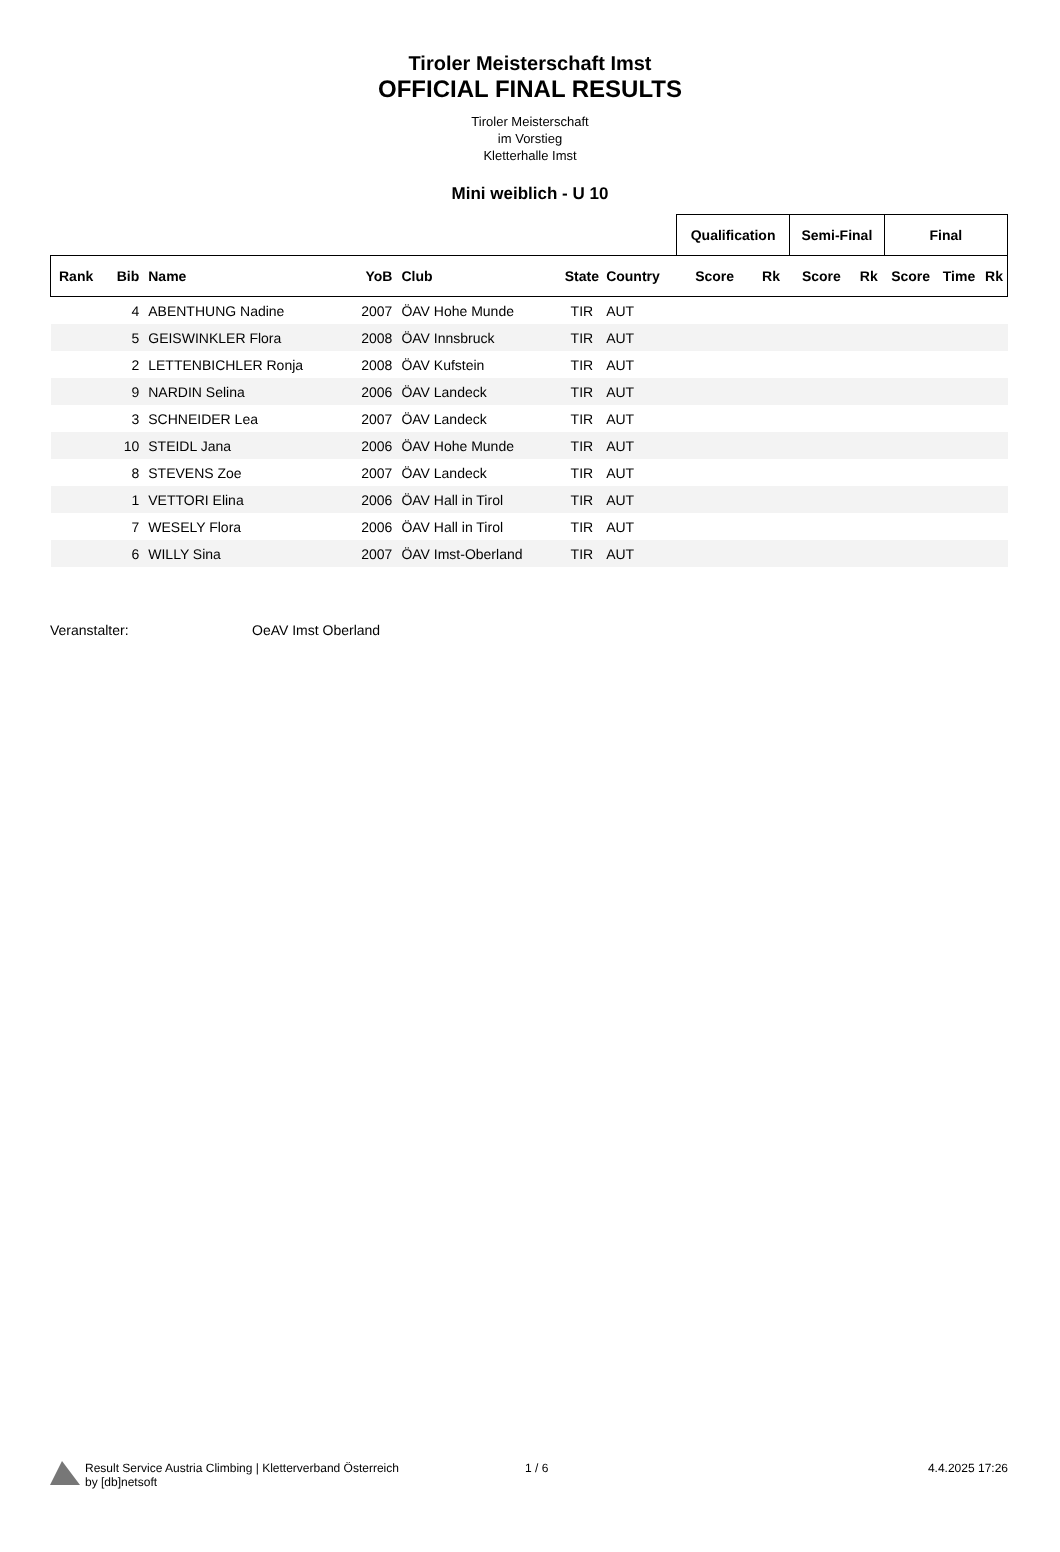Tiroler Meisterschaft Imst
OFFICIAL FINAL RESULTS
Tiroler Meisterschaft
im Vorstieg
Kletterhalle Imst
Mini weiblich - U 10
| | | | | | | | Qualification | | Semi-Final | | Final | | |
| --- | --- | --- | --- | --- | --- | --- | --- | --- | --- | --- | --- | --- | --- |
| Rank | Bib | Name | YoB | Club | State | Country | Score | Rk | Score | Rk | Score | Time | Rk |
| | 4 | ABENTHUNG Nadine | 2007 | ÖAV Hohe Munde | TIR | AUT | | | | | | | |
| | 5 | GEISWINKLER Flora | 2008 | ÖAV Innsbruck | TIR | AUT | | | | | | | |
| | 2 | LETTENBICHLER Ronja | 2008 | ÖAV Kufstein | TIR | AUT | | | | | | | |
| | 9 | NARDIN Selina | 2006 | ÖAV Landeck | TIR | AUT | | | | | | | |
| | 3 | SCHNEIDER Lea | 2007 | ÖAV Landeck | TIR | AUT | | | | | | | |
| | 10 | STEIDL Jana | 2006 | ÖAV Hohe Munde | TIR | AUT | | | | | | | |
| | 8 | STEVENS Zoe | 2007 | ÖAV Landeck | TIR | AUT | | | | | | | |
| | 1 | VETTORI Elina | 2006 | ÖAV Hall in Tirol | TIR | AUT | | | | | | | |
| | 7 | WESELY Flora | 2006 | ÖAV Hall in Tirol | TIR | AUT | | | | | | | |
| | 6 | WILLY Sina | 2007 | ÖAV Imst-Oberland | TIR | AUT | | | | | | | |
Veranstalter: OeAV Imst Oberland
Result Service Austria Climbing | Kletterverband Österreich
by [db]netsoft
1 / 6 4.4.2025 17:26